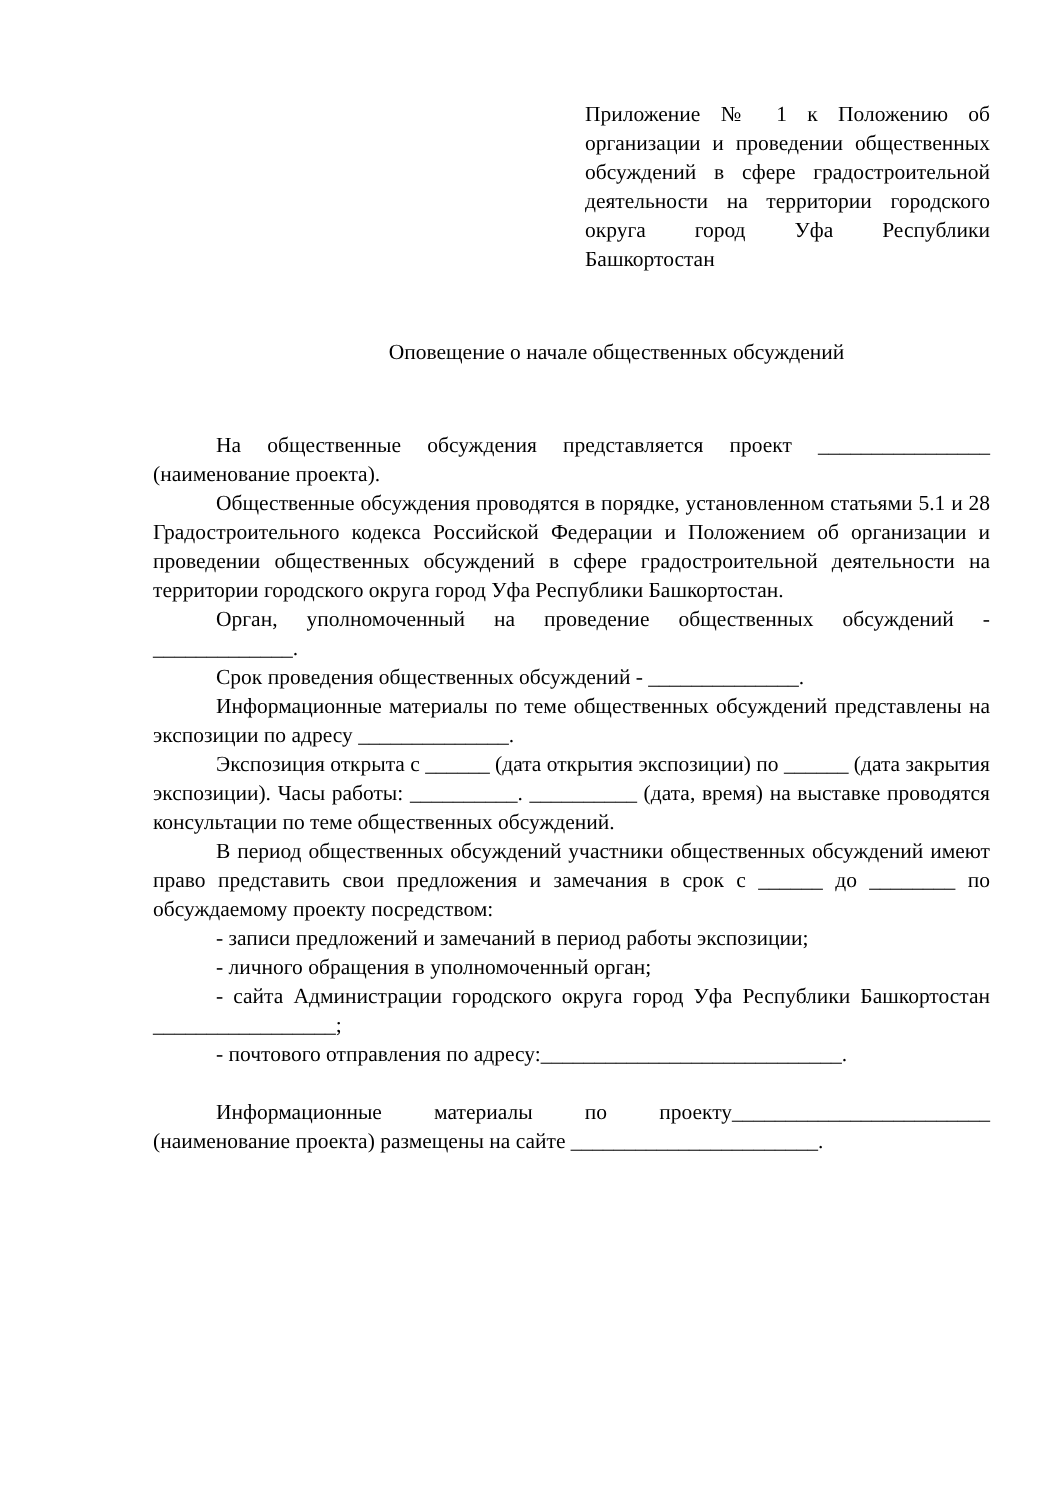Приложение № 1 к Положению об организации и проведении общественных обсуждений в сфере градостроительной деятельности на территории городского округа город Уфа Республики Башкортостан
Оповещение о начале общественных обсуждений
На общественные обсуждения представляется проект ________________ (наименование проекта).
Общественные обсуждения проводятся в порядке, установленном статьями 5.1 и 28 Градостроительного кодекса Российской Федерации и Положением об организации и проведении общественных обсуждений в сфере градостроительной деятельности на территории городского округа город Уфа Республики Башкортостан.
Орган, уполномоченный на проведение общественных обсуждений - _____________.
Срок проведения общественных обсуждений - ______________.
Информационные материалы по теме общественных обсуждений представлены на экспозиции по адресу ______________.
Экспозиция открыта с ______ (дата открытия экспозиции) по ______ (дата закрытия экспозиции). Часы работы: __________. __________ (дата, время) на выставке проводятся консультации по теме общественных обсуждений.
В период общественных обсуждений участники общественных обсуждений имеют право представить свои предложения и замечания в срок с ______ до ________ по обсуждаемому проекту посредством:
- записи предложений и замечаний в период работы экспозиции;
- личного обращения в уполномоченный орган;
- сайта Администрации городского округа город Уфа Республики Башкортостан _________________;
- почтового отправления по адресу:____________________________.
Информационные материалы по проекту________________________ (наименование проекта) размещены на сайте _______________________.